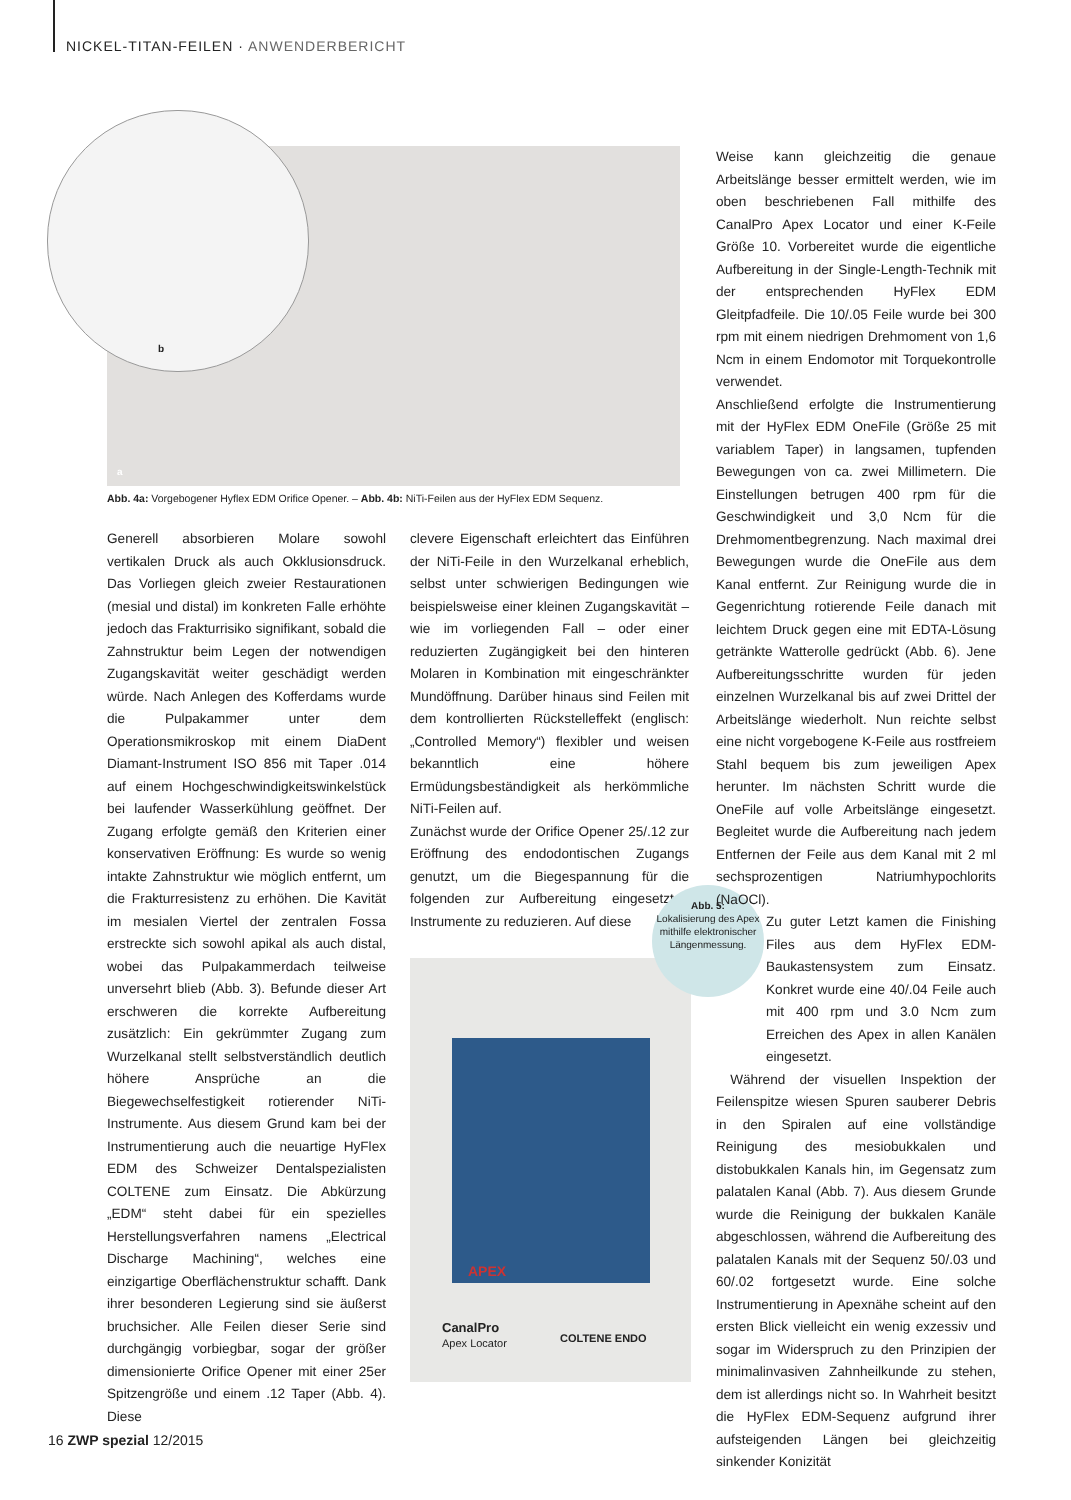NICKEL-TITAN-FEILEN · ANWENDERBERICHT
b
a
Abb. 4a: Vorgebogener Hyflex EDM Orifice Opener. – Abb. 4b: NiTi-Feilen aus der HyFlex EDM Sequenz.
Generell absorbieren Molare sowohl vertikalen Druck als auch Okklusionsdruck. Das Vorliegen gleich zweier Restaurationen (mesial und distal) im konkreten Falle erhöhte jedoch das Frakturrisiko signifikant, sobald die Zahnstruktur beim Legen der notwendigen Zugangskavität weiter geschädigt werden würde. Nach Anlegen des Kofferdams wurde die Pulpakammer unter dem Operationsmikroskop mit einem DiaDent Diamant-Instrument ISO 856 mit Taper .014 auf einem Hochgeschwindigkeitswinkelstück bei laufender Wasserkühlung geöffnet. Der Zugang erfolgte gemäß den Kriterien einer konservativen Eröffnung: Es wurde so wenig intakte Zahnstruktur wie möglich entfernt, um die Frakturresistenz zu erhöhen. Die Kavität im mesialen Viertel der zentralen Fossa erstreckte sich sowohl apikal als auch distal, wobei das Pulpakammerdach teilweise unversehrt blieb (Abb. 3). Befunde dieser Art erschweren die korrekte Aufbereitung zusätzlich: Ein gekrümmter Zugang zum Wurzelkanal stellt selbstverständlich deutlich höhere Ansprüche an die Biegewechselfestigkeit rotierender NiTi-Instrumente. Aus diesem Grund kam bei der Instrumentierung auch die neuartige HyFlex EDM des Schweizer Dentalspezialisten COLTENE zum Einsatz. Die Abkürzung „EDM“ steht dabei für ein spezielles Herstellungsverfahren namens „Electrical Discharge Machining“, welches eine einzigartige Oberflächenstruktur schafft. Dank ihrer besonderen Legierung sind sie äußerst bruchsicher. Alle Feilen dieser Serie sind durchgängig vorbiegbar, sogar der größer dimensionierte Orifice Opener mit einer 25er Spitzengröße und einem .12 Taper (Abb. 4). Diese
clevere Eigenschaft erleichtert das Einführen der NiTi-Feile in den Wurzelkanal erheblich, selbst unter schwierigen Bedingungen wie beispielsweise einer kleinen Zugangskavität – wie im vorliegenden Fall – oder einer reduzierten Zugängigkeit bei den hinteren Molaren in Kombination mit eingeschränkter Mundöffnung. Darüber hinaus sind Feilen mit dem kontrollierten Rückstelleffekt (englisch: „Controlled Memory“) flexibler und weisen bekanntlich eine höhere Ermüdungsbeständigkeit als herkömmliche NiTi-Feilen auf.
Zunächst wurde der Orifice Opener 25/.12 zur Eröffnung des endodontischen Zugangs genutzt, um die Biegespannung für die folgenden zur Aufbereitung eingesetzten Instrumente zu reduzieren. Auf diese
APEX
CanalPro
Apex Locator
COLTENE ENDO
Abb. 5:
Lokalisierung des Apex mithilfe elektronischer Längenmessung.
Weise kann gleichzeitig die genaue Arbeitslänge besser ermittelt werden, wie im oben beschriebenen Fall mithilfe des CanalPro Apex Locator und einer K-Feile Größe 10. Vorbereitet wurde die eigentliche Aufbereitung in der Single-Length-Technik mit der entsprechenden HyFlex EDM Gleitpfadfeile. Die 10/.05 Feile wurde bei 300 rpm mit einem niedrigen Drehmoment von 1,6 Ncm in einem Endomotor mit Torquekontrolle verwendet.
Anschließend erfolgte die Instrumentierung mit der HyFlex EDM OneFile (Größe 25 mit variablem Taper) in langsamen, tupfenden Bewegungen von ca. zwei Millimetern. Die Einstellungen betrugen 400 rpm für die Geschwindigkeit und 3,0 Ncm für die Drehmomentbegrenzung. Nach maximal drei Bewegungen wurde die OneFile aus dem Kanal entfernt. Zur Reinigung wurde die in Gegenrichtung rotierende Feile danach mit leichtem Druck gegen eine mit EDTA-Lösung getränkte Watterolle gedrückt (Abb. 6). Jene Aufbereitungsschritte wurden für jeden einzelnen Wurzelkanal bis auf zwei Drittel der Arbeitslänge wiederholt. Nun reichte selbst eine nicht vorgebogene K-Feile aus rostfreiem Stahl bequem bis zum jeweiligen Apex herunter. Im nächsten Schritt wurde die OneFile auf volle Arbeitslänge eingesetzt. Begleitet wurde die Aufbereitung nach jedem Entfernen der Feile aus dem Kanal mit 2 ml sechsprozentigen Natriumhypochlorits (NaOCl).
Zu guter Letzt kamen die Finishing Files aus dem HyFlex EDM-Baukastensystem zum Einsatz. Konkret wurde eine 40/.04 Feile auch mit 400 rpm und 3.0 Ncm zum Erreichen des Apex in allen Kanälen eingesetzt.
Während der visuellen Inspektion der Feilenspitze wiesen Spuren sauberer Debris in den Spiralen auf eine vollständige Reinigung des mesiobukkalen und distobukkalen Kanals hin, im Gegensatz zum palatalen Kanal (Abb. 7). Aus diesem Grunde wurde die Reinigung der bukkalen Kanäle abgeschlossen, während die Aufbereitung des palatalen Kanals mit der Sequenz 50/.03 und 60/.02 fortgesetzt wurde. Eine solche Instrumentierung in Apexnähe scheint auf den ersten Blick vielleicht ein wenig exzessiv und sogar im Widerspruch zu den Prinzipien der minimalinvasiven Zahnheilkunde zu stehen, dem ist allerdings nicht so. In Wahrheit besitzt die HyFlex EDM-Sequenz aufgrund ihrer aufsteigenden Längen bei gleichzeitig sinkender Konizität
16 ZWP spezial 12/2015